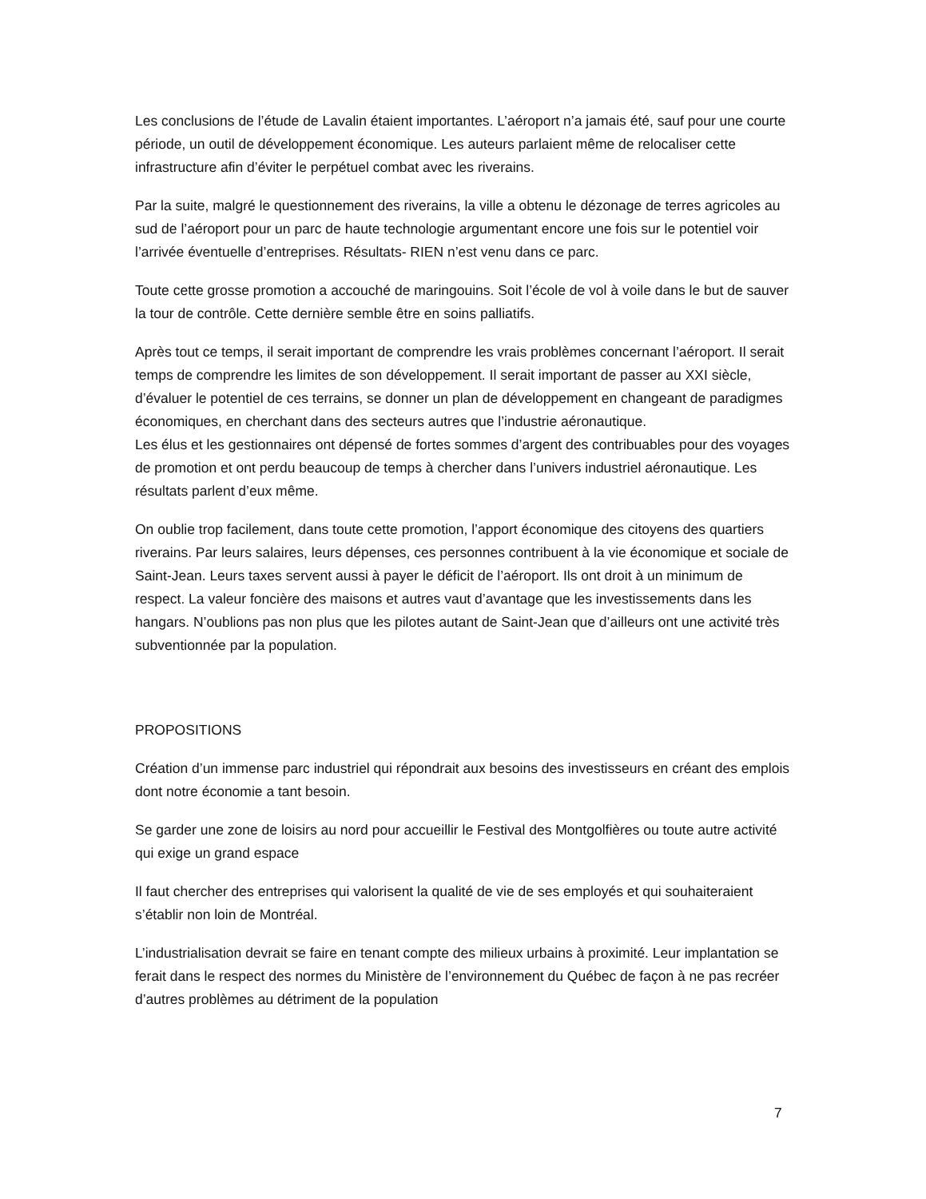Les conclusions de l’étude de Lavalin étaient importantes. L’aéroport n’a jamais été, sauf pour une courte période, un outil de développement économique. Les auteurs parlaient même de relocaliser cette infrastructure afin d’éviter le perpétuel combat avec les riverains.
Par la suite, malgré le questionnement des riverains, la ville a obtenu le dézonage de terres agricoles au sud de l’aéroport pour un parc de haute technologie argumentant encore une fois sur le potentiel voir l’arrivée éventuelle d’entreprises. Résultats- RIEN n’est venu dans ce parc.
Toute cette grosse promotion a accouché de maringouins. Soit l’école de vol à voile dans le but de sauver la tour de contrôle. Cette dernière semble être en soins palliatifs.
Après tout ce temps, il serait important de comprendre les vrais problèmes concernant l’aéroport. Il serait temps de comprendre les limites de son développement. Il serait important de passer au XXI siècle, d’évaluer le potentiel de ces terrains, se donner un plan de développement en changeant de paradigmes économiques, en cherchant dans des secteurs autres que l’industrie aéronautique.
Les élus et les gestionnaires ont dépensé de fortes sommes d’argent des contribuables pour des voyages de promotion et ont perdu beaucoup de temps à chercher dans l’univers industriel aéronautique. Les résultats parlent d’eux même.
On oublie trop facilement, dans toute cette promotion, l’apport économique des citoyens des quartiers riverains. Par leurs salaires, leurs dépenses, ces personnes contribuent à la vie économique et sociale de Saint-Jean. Leurs taxes servent aussi à payer le déficit de l’aéroport. Ils ont droit à un minimum de respect. La valeur foncière des maisons et autres vaut d’avantage que les investissements dans les hangars. N’oublions pas non plus que les pilotes autant de Saint-Jean que d’ailleurs ont une activité très subventionnée par la population.
PROPOSITIONS
Création d’un immense parc industriel qui répondrait aux besoins des investisseurs en créant des emplois dont notre économie a tant besoin.
Se garder une zone de loisirs au nord pour accueillir le Festival des Montgolfières ou toute autre activité qui exige un grand espace
Il faut chercher des entreprises qui valorisent la qualité de vie de ses employés et qui souhaiteraient s’établir non loin de Montréal.
L’industrialisation devrait se faire en tenant compte des milieux urbains à proximité. Leur implantation se ferait dans le respect des normes du Ministère de l’environnement du Québec de façon à ne pas recréer d’autres problèmes au détriment de la population
7